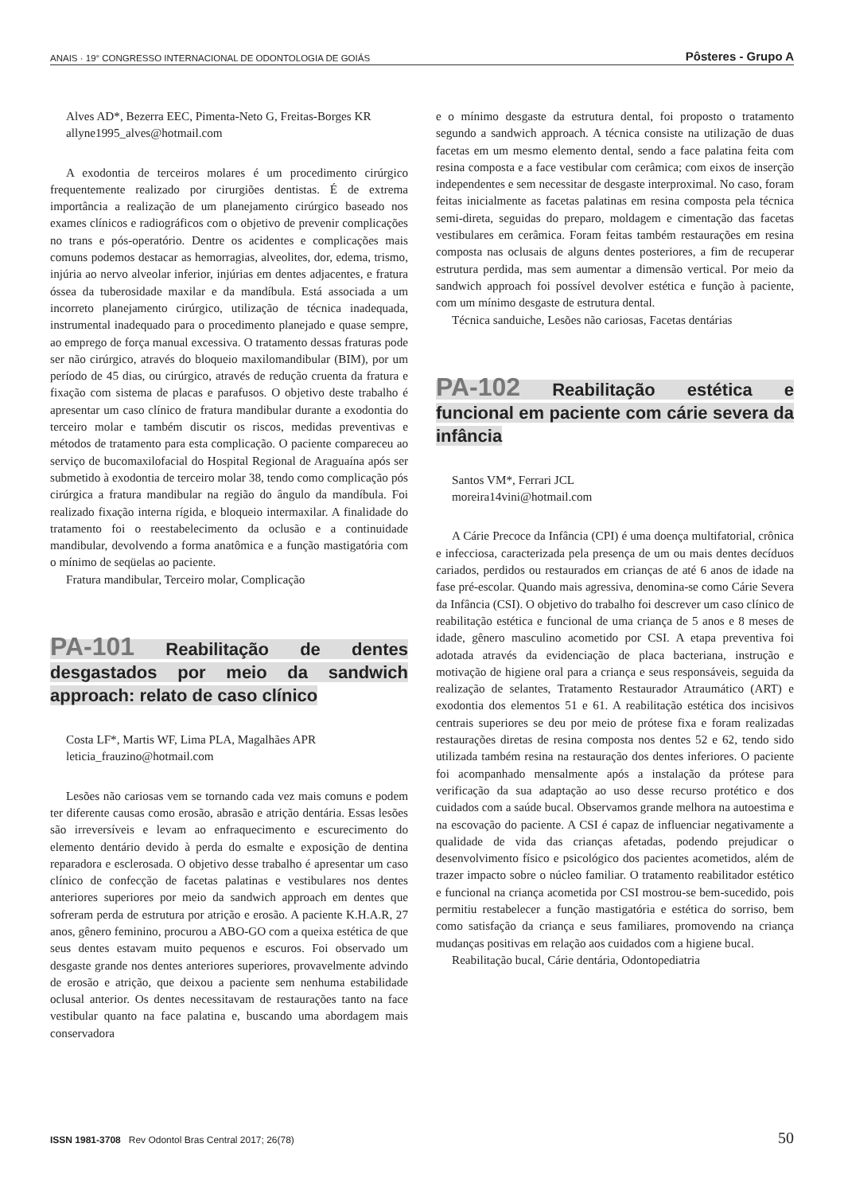ANAIS · 19° CONGRESSO INTERNACIONAL DE ODONTOLOGIA DE GOIÁS Pôsteres - Grupo A
Alves AD*, Bezerra EEC, Pimenta-Neto G, Freitas-Borges KR
allyne1995_alves@hotmail.com
A exodontia de terceiros molares é um procedimento cirúrgico frequentemente realizado por cirurgiões dentistas. É de extrema importância a realização de um planejamento cirúrgico baseado nos exames clínicos e radiográficos com o objetivo de prevenir complicações no trans e pós-operatório. Dentre os acidentes e complicações mais comuns podemos destacar as hemorragias, alveolites, dor, edema, trismo, injúria ao nervo alveolar inferior, injúrias em dentes adjacentes, e fratura óssea da tuberosidade maxilar e da mandíbula. Está associada a um incorreto planejamento cirúrgico, utilização de técnica inadequada, instrumental inadequado para o procedimento planejado e quase sempre, ao emprego de força manual excessiva. O tratamento dessas fraturas pode ser não cirúrgico, através do bloqueio maxilomandibular (BIM), por um período de 45 dias, ou cirúrgico, através de redução cruenta da fratura e fixação com sistema de placas e parafusos. O objetivo deste trabalho é apresentar um caso clínico de fratura mandibular durante a exodontia do terceiro molar e também discutir os riscos, medidas preventivas e métodos de tratamento para esta complicação. O paciente compareceu ao serviço de bucomaxilofacial do Hospital Regional de Araguaína após ser submetido à exodontia de terceiro molar 38, tendo como complicação pós cirúrgica a fratura mandibular na região do ângulo da mandíbula. Foi realizado fixação interna rígida, e bloqueio intermaxilar. A finalidade do tratamento foi o reestabelecimento da oclusão e a continuidade mandibular, devolvendo a forma anatômica e a função mastigatória com o mínimo de seqüelas ao paciente.
Fratura mandibular, Terceiro molar, Complicação
PA-101 Reabilitação de dentes desgastados por meio da sandwich approach: relato de caso clínico
Costa LF*, Martis WF, Lima PLA, Magalhães APR
leticia_frauzino@hotmail.com
Lesões não cariosas vem se tornando cada vez mais comuns e podem ter diferente causas como erosão, abrasão e atrição dentária. Essas lesões são irreversíveis e levam ao enfraquecimento e escurecimento do elemento dentário devido à perda do esmalte e exposição de dentina reparadora e esclerosada. O objetivo desse trabalho é apresentar um caso clínico de confecção de facetas palatinas e vestibulares nos dentes anteriores superiores por meio da sandwich approach em dentes que sofreram perda de estrutura por atrição e erosão. A paciente K.H.A.R, 27 anos, gênero feminino, procurou a ABO-GO com a queixa estética de que seus dentes estavam muito pequenos e escuros. Foi observado um desgaste grande nos dentes anteriores superiores, provavelmente advindo de erosão e atrição, que deixou a paciente sem nenhuma estabilidade oclusal anterior. Os dentes necessitavam de restaurações tanto na face vestibular quanto na face palatina e, buscando uma abordagem mais conservadora
e o mínimo desgaste da estrutura dental, foi proposto o tratamento segundo a sandwich approach. A técnica consiste na utilização de duas facetas em um mesmo elemento dental, sendo a face palatina feita com resina composta e a face vestibular com cerâmica; com eixos de inserção independentes e sem necessitar de desgaste interproximal. No caso, foram feitas inicialmente as facetas palatinas em resina composta pela técnica semi-direta, seguidas do preparo, moldagem e cimentação das facetas vestibulares em cerâmica. Foram feitas também restaurações em resina composta nas oclusais de alguns dentes posteriores, a fim de recuperar estrutura perdida, mas sem aumentar a dimensão vertical. Por meio da sandwich approach foi possível devolver estética e função à paciente, com um mínimo desgaste de estrutura dental.
Técnica sanduiche, Lesões não cariosas, Facetas dentárias
PA-102 Reabilitação estética e funcional em paciente com cárie severa da infância
Santos VM*, Ferrari JCL
moreira14vini@hotmail.com
A Cárie Precoce da Infância (CPI) é uma doença multifatorial, crônica e infecciosa, caracterizada pela presença de um ou mais dentes decíduos cariados, perdidos ou restaurados em crianças de até 6 anos de idade na fase pré-escolar. Quando mais agressiva, denomina-se como Cárie Severa da Infância (CSI). O objetivo do trabalho foi descrever um caso clínico de reabilitação estética e funcional de uma criança de 5 anos e 8 meses de idade, gênero masculino acometido por CSI. A etapa preventiva foi adotada através da evidenciação de placa bacteriana, instrução e motivação de higiene oral para a criança e seus responsáveis, seguida da realização de selantes, Tratamento Restaurador Atraumático (ART) e exodontia dos elementos 51 e 61. A reabilitação estética dos incisivos centrais superiores se deu por meio de prótese fixa e foram realizadas restaurações diretas de resina composta nos dentes 52 e 62, tendo sido utilizada também resina na restauração dos dentes inferiores. O paciente foi acompanhado mensalmente após a instalação da prótese para verificação da sua adaptação ao uso desse recurso protético e dos cuidados com a saúde bucal. Observamos grande melhora na autoestima e na escovação do paciente. A CSI é capaz de influenciar negativamente a qualidade de vida das crianças afetadas, podendo prejudicar o desenvolvimento físico e psicológico dos pacientes acometidos, além de trazer impacto sobre o núcleo familiar. O tratamento reabilitador estético e funcional na criança acometida por CSI mostrou-se bem-sucedido, pois permitiu restabelecer a função mastigatória e estética do sorriso, bem como satisfação da criança e seus familiares, promovendo na criança mudanças positivas em relação aos cuidados com a higiene bucal.
Reabilitação bucal, Cárie dentária, Odontopediatria
ISSN 1981-3708 Rev Odontol Bras Central 2017; 26(78) 50